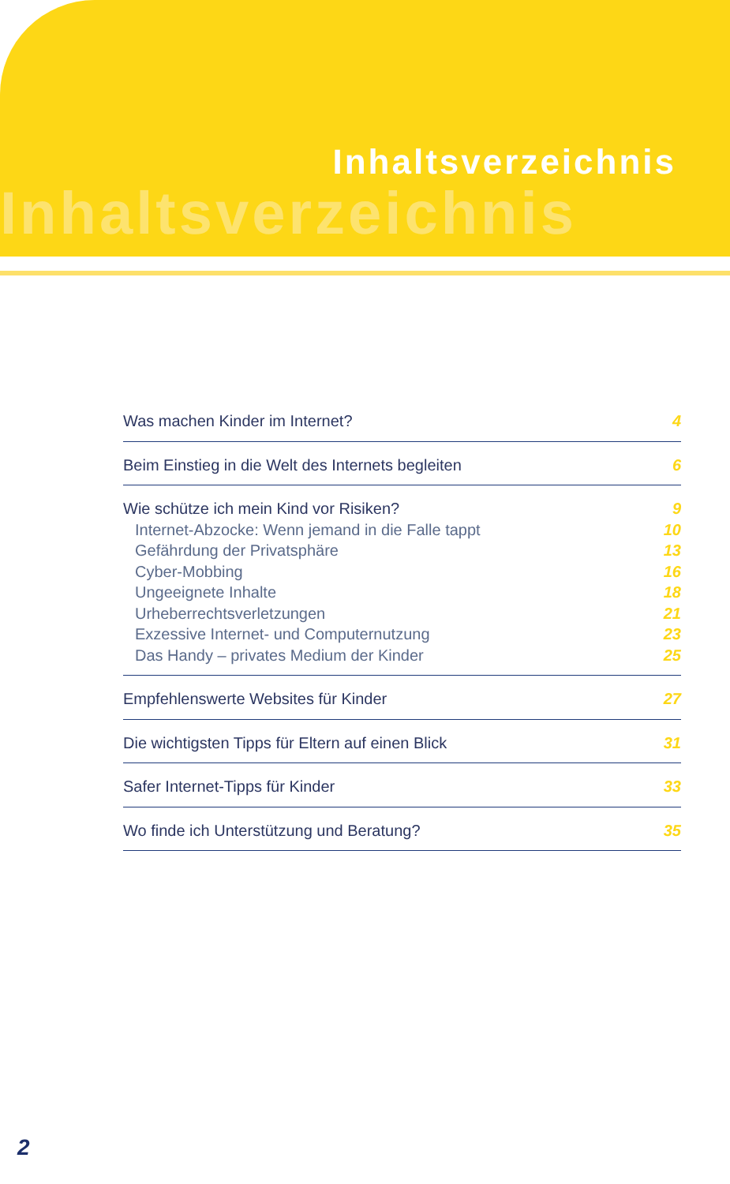Inhaltsverzeichnis
Inhaltsverzeichnis
Was machen Kinder im Internet? 4
Beim Einstieg in die Welt des Internets begleiten 6
Wie schütze ich mein Kind vor Risiken? 9
Internet-Abzocke: Wenn jemand in die Falle tappt 10
Gefährdung der Privatsphäre 13
Cyber-Mobbing 16
Ungeeignete Inhalte 18
Urheberrechtsverletzungen 21
Exzessive Internet- und Computernutzung 23
Das Handy – privates Medium der Kinder 25
Empfehlenswerte Websites für Kinder 27
Die wichtigsten Tipps für Eltern auf einen Blick 31
Safer Internet-Tipps für Kinder 33
Wo finde ich Unterstützung und Beratung? 35
2